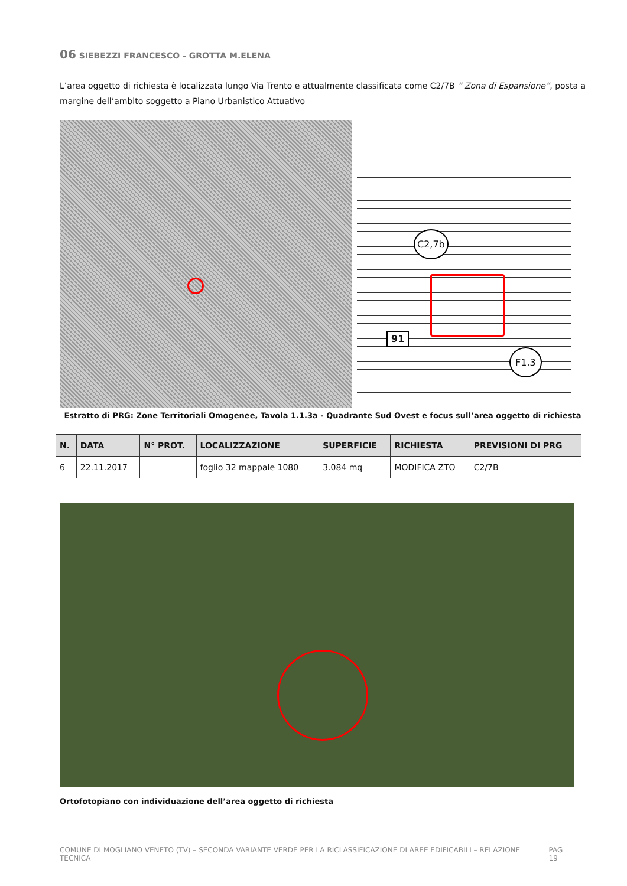06 SIEBEZZI FRANCESCO - GROTTA M.ELENA
L’area oggetto di richiesta è localizzata lungo Via Trento e attualmente classificata come C2/7B ” Zona di Espansione”, posta a margine dell’ambito soggetto a Piano Urbanistico Attuativo
C2,7b
91
F1.3
Estratto di PRG: Zone Territoriali Omogenee, Tavola 1.1.3a - Quadrante Sud Ovest e focus sull’area oggetto di richiesta
| N. | DATA | N° PROT. | LOCALIZZAZIONE | SUPERFICIE | RICHIESTA | PREVISIONI DI PRG |
| --- | --- | --- | --- | --- | --- | --- |
| 6 | 22.11.2017 | | foglio 32 mappale 1080 | 3.084 mq | MODIFICA ZTO | C2/7B |
Ortofotopiano con individuazione dell’area oggetto di richiesta
COMUNE DI MOGLIANO VENETO (TV) – SECONDA VARIANTE VERDE PER LA RICLASSIFICAZIONE DI AREE EDIFICABILI – RELAZIONE TECNICA PAG 19